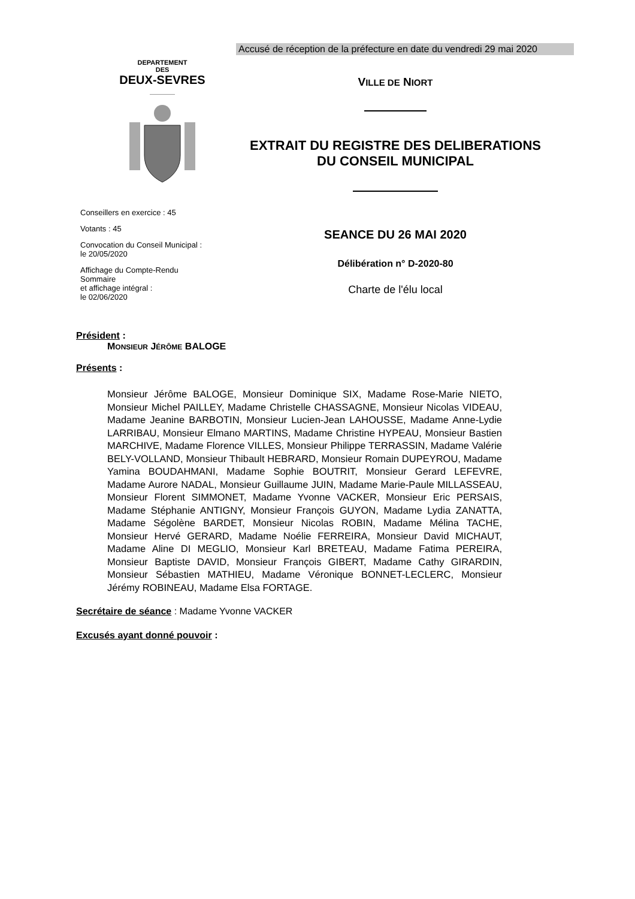Accusé de réception de la préfecture en date du vendredi 29 mai 2020
DEPARTEMENT
DES
DEUX-SEVRES
Conseillers en exercice : 45
Votants : 45
Convocation du Conseil Municipal :
le 20/05/2020
Affichage du Compte-Rendu Sommaire
et affichage intégral :
le 02/06/2020
VILLE DE NIORT
EXTRAIT DU REGISTRE DES DELIBERATIONS
DU CONSEIL MUNICIPAL
SEANCE DU 26 MAI 2020
Délibération n° D-2020-80
Charte de l'élu local
Président :
MONSIEUR JÉRÔME BALOGE
Présents :
Monsieur Jérôme BALOGE, Monsieur Dominique SIX, Madame Rose-Marie NIETO, Monsieur Michel PAILLEY, Madame Christelle CHASSAGNE, Monsieur Nicolas VIDEAU, Madame Jeanine BARBOTIN, Monsieur Lucien-Jean LAHOUSSE, Madame Anne-Lydie LARRIBAU, Monsieur Elmano MARTINS, Madame Christine HYPEAU, Monsieur Bastien MARCHIVE, Madame Florence VILLES, Monsieur Philippe TERRASSIN, Madame Valérie BELY-VOLLAND, Monsieur Thibault HEBRARD, Monsieur Romain DUPEYROU, Madame Yamina BOUDAHMANI, Madame Sophie BOUTRIT, Monsieur Gerard LEFEVRE, Madame Aurore NADAL, Monsieur Guillaume JUIN, Madame Marie-Paule MILLASSEAU, Monsieur Florent SIMMONET, Madame Yvonne VACKER, Monsieur Eric PERSAIS, Madame Stéphanie ANTIGNY, Monsieur François GUYON, Madame Lydia ZANATTA, Madame Ségolène BARDET, Monsieur Nicolas ROBIN, Madame Mélina TACHE, Monsieur Hervé GERARD, Madame Noélie FERREIRA, Monsieur David MICHAUT, Madame Aline DI MEGLIO, Monsieur Karl BRETEAU, Madame Fatima PEREIRA, Monsieur Baptiste DAVID, Monsieur François GIBERT, Madame Cathy GIRARDIN, Monsieur Sébastien MATHIEU, Madame Véronique BONNET-LECLERC, Monsieur Jérémy ROBINEAU, Madame Elsa FORTAGE.
Secrétaire de séance : Madame Yvonne VACKER
Excusés ayant donné pouvoir :